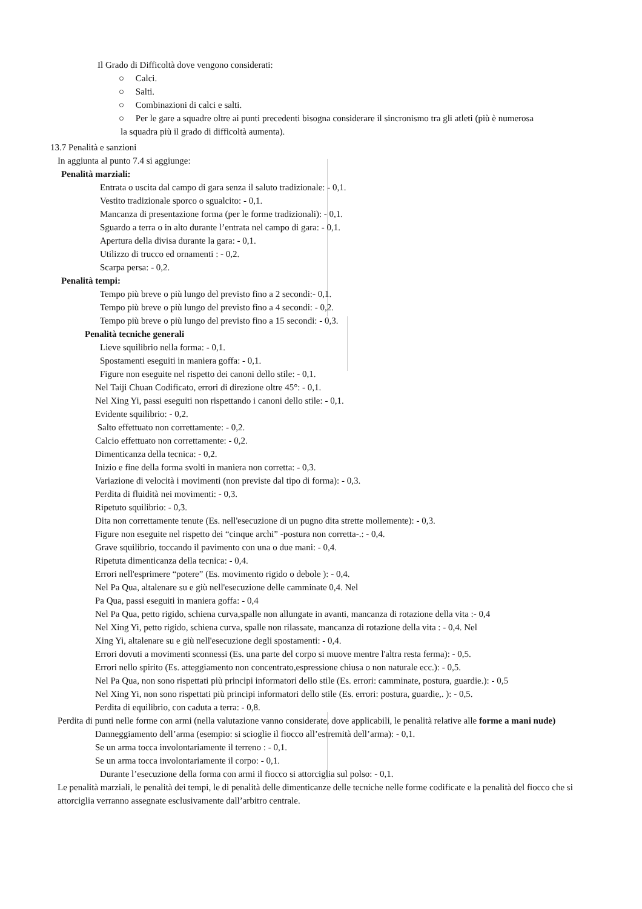Il Grado di Difficoltà dove vengono considerati:
○ Calci.
○ Salti.
○ Combinazioni di calci e salti.
○ Per le gare a squadre oltre ai punti precedenti bisogna considerare il sincronismo tra gli atleti (più è numerosa
la squadra più il grado di difficoltà aumenta).
13.7 Penalità e sanzioni
In aggiunta al punto 7.4 si aggiunge:
Penalità marziali:
Entrata o uscita dal campo di gara senza il saluto tradizionale: - 0,1.
Vestito tradizionale sporco o sgualcito: - 0,1.
Mancanza di presentazione forma (per le forme tradizionali): - 0,1.
Sguardo a terra o in alto durante l’entrata nel campo di gara: - 0,1.
Apertura della divisa durante la gara: - 0,1.
Utilizzo di trucco ed ornamenti : - 0,2.
Scarpa persa: - 0,2.
Penalità tempi:
Tempo più breve o più lungo del previsto fino a 2 secondi:- 0,1.
Tempo più breve o più lungo del previsto fino a 4 secondi: - 0,2.
Tempo più breve o più lungo del previsto fino a 15 secondi: - 0,3.
Penalità tecniche generali
Lieve squilibrio nella forma: - 0,1.
Spostamenti eseguiti in maniera goffa: - 0,1.
Figure non eseguite nel rispetto dei canoni dello stile: - 0,1.
Nel Taiji Chuan Codificato, errori di direzione oltre 45°: - 0,1.
Nel Xing Yi, passi eseguiti non rispettando i canoni dello stile: - 0,1.
Evidente squilibrio: - 0,2.
Salto effettuato non correttamente: - 0,2.
Calcio effettuato non correttamente: - 0,2.
Dimenticanza della tecnica: - 0,2.
Inizio e fine della forma svolti in maniera non corretta: - 0,3.
Variazione di velocità i movimenti (non previste dal tipo di forma): - 0,3.
Perdita di fluidità nei movimenti: - 0,3.
Ripetuto squilibrio: - 0,3.
Dita non correttamente tenute (Es. nell'esecuzione di un pugno dita strette mollemente): - 0,3.
Figure non eseguite nel rispetto dei “cinque archi” -postura non corretta-.: - 0,4.
Grave squilibrio, toccando il pavimento con una o due mani: - 0,4.
Ripetuta dimenticanza della tecnica: - 0,4.
Errori nell'esprimere “potere” (Es. movimento rigido o debole ): - 0,4.
Nel Pa Qua, altalenare su e giù nell'esecuzione delle camminate 0,4. Nel
Pa Qua, passi eseguiti in maniera goffa: - 0,4
Nel Pa Qua, petto rigido, schiena curva,spalle non allungate in avanti, mancanza di rotazione della vita :- 0,4
Nel Xing Yi, petto rigido, schiena curva, spalle non rilassate, mancanza di rotazione della vita : - 0,4. Nel
Xing Yi, altalenare su e giù nell'esecuzione degli spostamenti: - 0,4.
Errori dovuti a movimenti sconnessi (Es. una parte del corpo si muove mentre l'altra resta ferma): - 0,5.
Errori nello spirito (Es. atteggiamento non concentrato,espressione chiusa o non naturale ecc.): - 0,5.
Nel Pa Qua, non sono rispettati più principi informatori dello stile (Es. errori: camminate, postura, guardie.): - 0,5
Nel Xing Yi, non sono rispettati più principi informatori dello stile (Es. errori: postura, guardie,. ): - 0,5.
Perdita di equilibrio, con caduta a terra: - 0,8.
Perdita di punti nelle forme con armi (nella valutazione vanno considerate, dove applicabili, le penalità relative alle forme a mani nude)
Danneggiamento dell’arma (esempio: si scioglie il fiocco all’estremità dell’arma): - 0,1.
Se un arma tocca involontariamente il terreno : - 0,1.
Se un arma tocca involontariamente il corpo: - 0,1.
Durante l’esecuzione della forma con armi il fiocco si attorciglia sul polso: - 0,1.
Le penalità marziali, le penalità dei tempi, le di penalità delle dimenticanze delle tecniche nelle forme codificate e la penalità del fiocco che si attorciglia verranno assegnate esclusivamente dall’arbitro centrale.